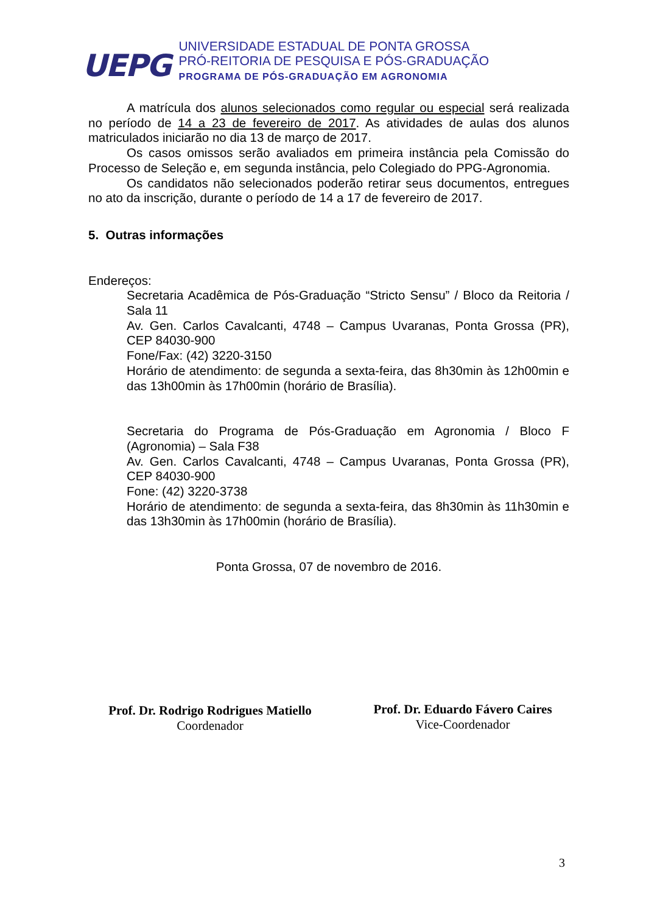UEPG
UNIVERSIDADE ESTADUAL DE PONTA GROSSA
PRÓ-REITORIA DE PESQUISA E PÓS-GRADUAÇÃO
PROGRAMA DE PÓS-GRADUAÇÃO EM AGRONOMIA
A matrícula dos alunos selecionados como regular ou especial será realizada no período de 14 a 23 de fevereiro de 2017. As atividades de aulas dos alunos matriculados iniciarão no dia 13 de março de 2017.
Os casos omissos serão avaliados em primeira instância pela Comissão do Processo de Seleção e, em segunda instância, pelo Colegiado do PPG-Agronomia.
Os candidatos não selecionados poderão retirar seus documentos, entregues no ato da inscrição, durante o período de 14 a 17 de fevereiro de 2017.
5. Outras informações
Endereços:
Secretaria Acadêmica de Pós-Graduação “Stricto Sensu” / Bloco da Reitoria / Sala 11
Av. Gen. Carlos Cavalcanti, 4748 – Campus Uvaranas, Ponta Grossa (PR), CEP 84030-900
Fone/Fax: (42) 3220-3150
Horário de atendimento: de segunda a sexta-feira, das 8h30min às 12h00min e das 13h00min às 17h00min (horário de Brasília).
Secretaria do Programa de Pós-Graduação em Agronomia / Bloco F (Agronomia) – Sala F38
Av. Gen. Carlos Cavalcanti, 4748 – Campus Uvaranas, Ponta Grossa (PR), CEP 84030-900
Fone: (42) 3220-3738
Horário de atendimento: de segunda a sexta-feira, das 8h30min às 11h30min e das 13h30min às 17h00min (horário de Brasília).
Ponta Grossa, 07 de novembro de 2016.
Prof. Dr. Rodrigo Rodrigues Matiello
Coordenador
Prof. Dr. Eduardo Fávero Caires
Vice-Coordenador
3